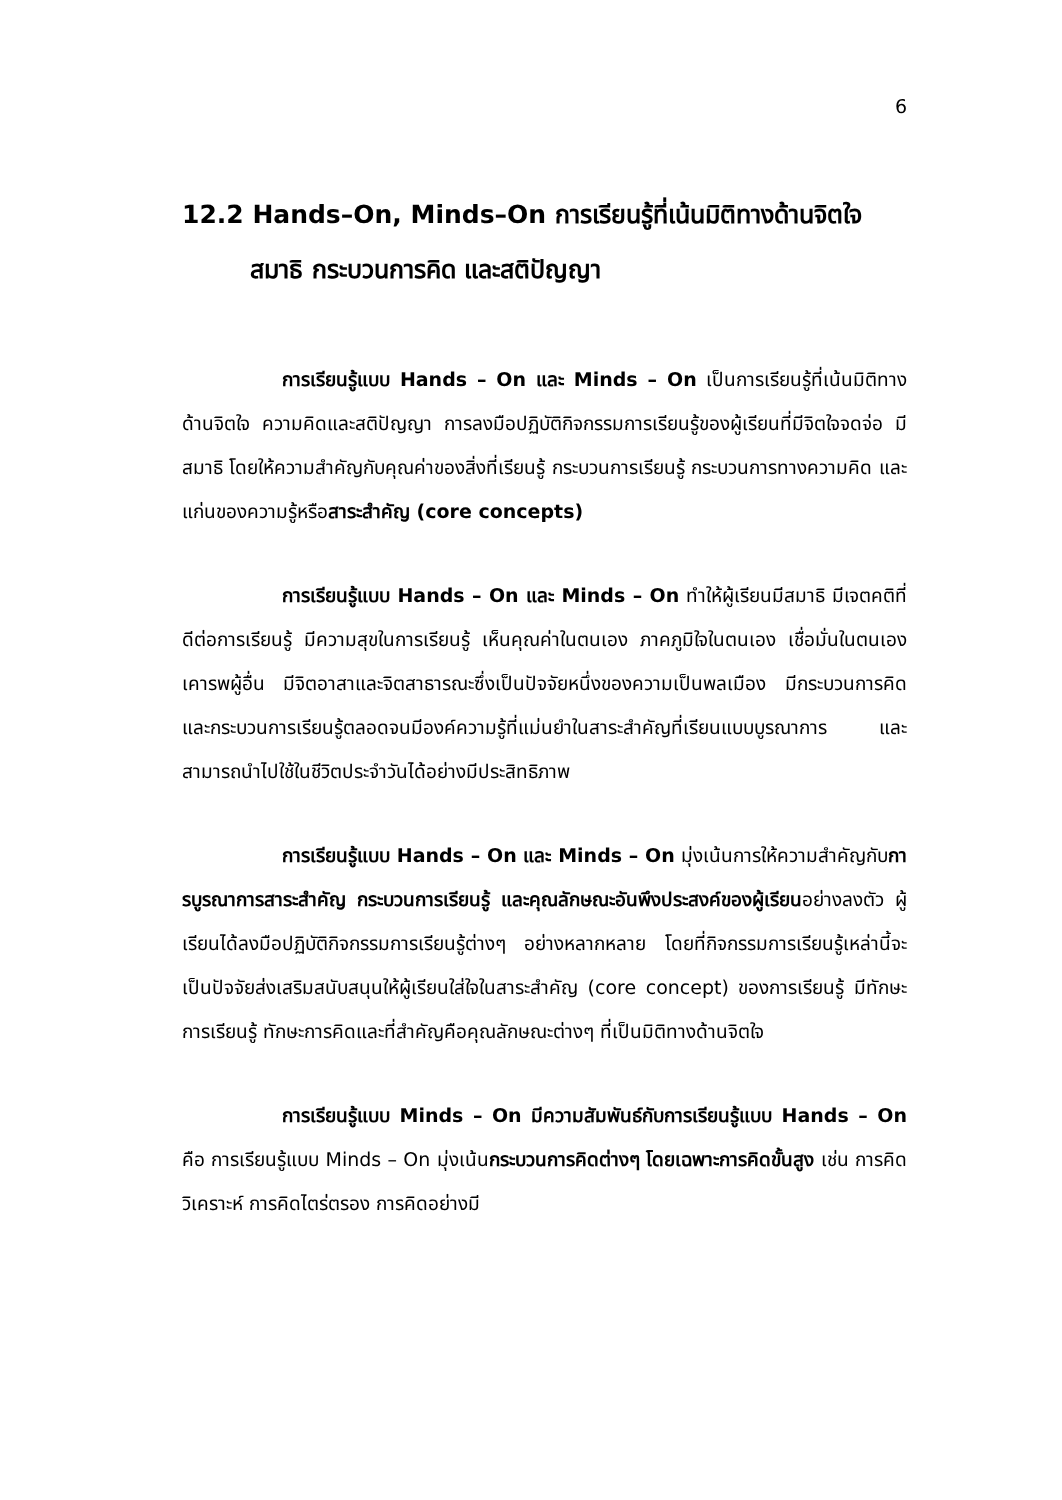6
12.2 Hands–On, Minds–On การเรียนรู้ที่เน้นมิติทางด้านจิตใจ
สมาธิ กระบวนการคิด และสติปัญญา
การเรียนรู้แบบ Hands – On และ Minds – On เป็นการเรียนรู้ที่เน้นมิติทางด้านจิตใจ ความคิดและสติปัญญา การลงมือปฏิบัติกิจกรรมการเรียนรู้ของผู้เรียนที่มีจิตใจจดจ่อ มีสมาธิ โดยให้ความสำคัญกับคุณค่าของสิ่งที่เรียนรู้ กระบวนการเรียนรู้ กระบวนการทางความคิด และแก่นของความรู้หรือสาระสำคัญ (core concepts)
การเรียนรู้แบบ Hands – On และ Minds – On ทำให้ผู้เรียนมีสมาธิ มีเจตคติที่ดีต่อการเรียนรู้ มีความสุขในการเรียนรู้ เห็นคุณค่าในตนเอง ภาคภูมิใจในตนเอง เชื่อมั่นในตนเอง เคารพผู้อื่น มีจิตอาสาและจิตสาธารณะซึ่งเป็นปัจจัยหนึ่งของความเป็นพลเมือง มีกระบวนการคิดและกระบวนการเรียนรู้ตลอดจนมีองค์ความรู้ที่แม่นยำในสาระสำคัญที่เรียนแบบบูรณาการ และสามารถนำไปใช้ในชีวิตประจำวันได้อย่างมีประสิทธิภาพ
การเรียนรู้แบบ Hands – On และ Minds – On มุ่งเน้นการให้ความสำคัญกับการบูรณาการสาระสำคัญ กระบวนการเรียนรู้ และคุณลักษณะอันพึงประสงค์ของผู้เรียนอย่างลงตัว ผู้เรียนได้ลงมือปฏิบัติกิจกรรมการเรียนรู้ต่างๆ อย่างหลากหลาย โดยที่กิจกรรมการเรียนรู้เหล่านี้จะเป็นปัจจัยส่งเสริมสนับสนุนให้ผู้เรียนใส่ใจในสาระสำคัญ (core concept) ของการเรียนรู้ มีทักษะการเรียนรู้ ทักษะการคิดและที่สำคัญคือคุณลักษณะต่างๆ ที่เป็นมิติทางด้านจิตใจ
การเรียนรู้แบบ Minds – On มีความสัมพันธ์กับการเรียนรู้แบบ Hands – On คือ การเรียนรู้แบบ Minds – On มุ่งเน้นกระบวนการคิดต่างๆ โดยเฉพาะการคิดขั้นสูง เช่น การคิดวิเคราะห์ การคิดไตร่ตรอง การคิดอย่างมี